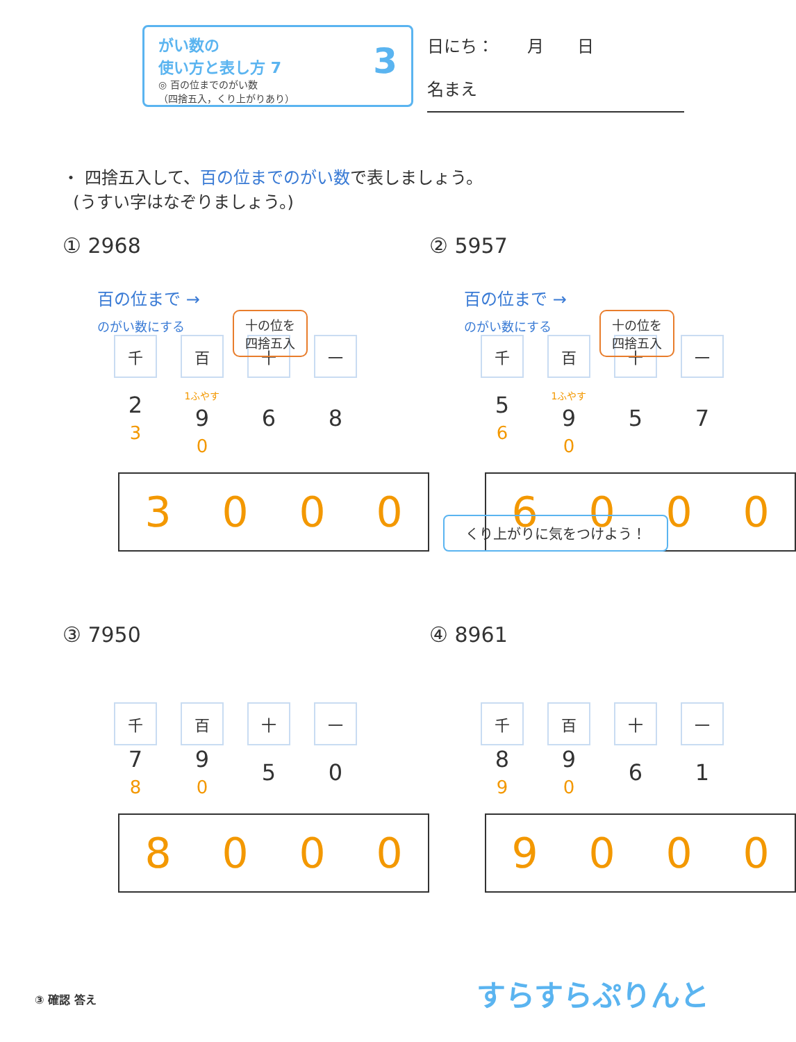がい数の
使い方と表し方 7
◎ 百の位までのがい数
（四捨五入，くり上がりあり）
3
日にち：　　月　　日
名まえ
・ 四捨五入して、百の位までのがい数で表しましょう。
(うすい字はなぞりましょう。)
① 2968
百の位まで →
のがい数にする
十の位を
四捨五入
| 千 | 百 | 十 | 一 |
| 2 3 | 1ふやす 9 0 | 6 | 8 |
3000
② 5957
百の位まで →
のがい数にする
十の位を
四捨五入
| 千 | 百 | 十 | 一 |
| 5 6 | 1ふやす 9 0 | 5 | 7 |
6000
くり上がりに気をつけよう！
③ 7950
| 千 | 百 | 十 | 一 |
| 7 8 | 9 0 | 5 | 0 |
8000
④ 8961
| 千 | 百 | 十 | 一 |
| 8 9 | 9 0 | 6 | 1 |
9000
③ 確認 答え すらすらぷりんと